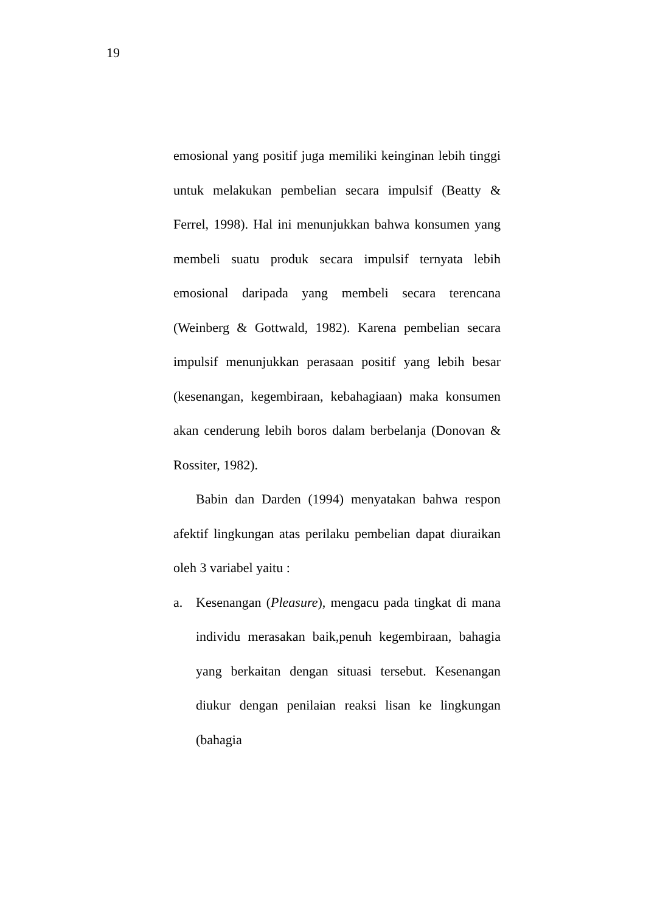19
emosional yang positif juga memiliki keinginan lebih tinggi untuk melakukan pembelian secara impulsif (Beatty & Ferrel, 1998). Hal ini menunjukkan bahwa konsumen yang membeli suatu produk secara impulsif ternyata lebih emosional daripada yang membeli secara terencana (Weinberg & Gottwald, 1982). Karena pembelian secara impulsif menunjukkan perasaan positif yang lebih besar (kesenangan, kegembiraan, kebahagiaan) maka konsumen akan cenderung lebih boros dalam berbelanja (Donovan & Rossiter, 1982).
Babin dan Darden (1994) menyatakan bahwa respon afektif lingkungan atas perilaku pembelian dapat diuraikan oleh 3 variabel yaitu :
a. Kesenangan (Pleasure), mengacu pada tingkat di mana individu merasakan baik,penuh kegembiraan, bahagia yang berkaitan dengan situasi tersebut. Kesenangan diukur dengan penilaian reaksi lisan ke lingkungan (bahagia